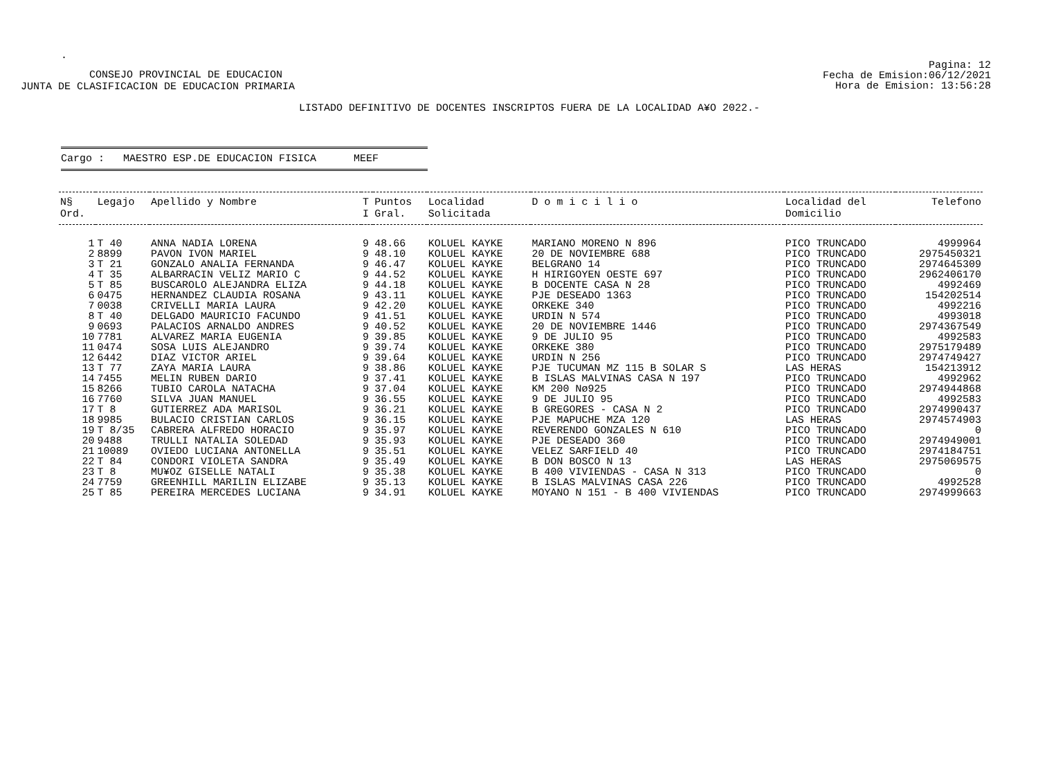.
CONSEJO PROVINCIAL DE EDUCACION
JUNTA DE CLASIFICACION DE EDUCACION PRIMARIA
Pagina: 12
Fecha de Emision:06/12/2021
Hora de Emision: 13:56:28
LISTADO DEFINITIVO DE DOCENTES INSCRIPTOS FUERA DE LA LOCALIDAD A¥O 2022.-
Cargo : MAESTRO ESP.DE EDUCACION FISICA MEEF
| N§ Ord. | Legajo | Apellido y Nombre | T I | Puntos Gral. | Localidad Solicitada | D o m i c i l i o | Localidad del Domicilio | Telefono |
| --- | --- | --- | --- | --- | --- | --- | --- | --- |
| 1 | T 40 | ANNA NADIA LORENA | 9 | 48.66 | KOLUEL KAYKE | MARIANO MORENO N 896 | PICO TRUNCADO | 4999964 |
| 2 | 8899 | PAVON IVON MARIEL | 9 | 48.10 | KOLUEL KAYKE | 20 DE NOVIEMBRE 688 | PICO TRUNCADO | 2975450321 |
| 3 | T 21 | GONZALO ANALIA FERNANDA | 9 | 46.47 | KOLUEL KAYKE | BELGRANO 14 | PICO TRUNCADO | 2974645309 |
| 4 | T 35 | ALBARRACIN VELIZ MARIO C | 9 | 44.52 | KOLUEL KAYKE | H HIRIGOYEN OESTE 697 | PICO TRUNCADO | 2962406170 |
| 5 | T 85 | BUSCAROLO ALEJANDRA ELIZA | 9 | 44.18 | KOLUEL KAYKE | B DOCENTE CASA N 28 | PICO TRUNCADO | 4992469 |
| 6 | 0475 | HERNANDEZ CLAUDIA ROSANA | 9 | 43.11 | KOLUEL KAYKE | PJE DESEADO 1363 | PICO TRUNCADO | 154202514 |
| 7 | 0038 | CRIVELLI MARIA LAURA | 9 | 42.20 | KOLUEL KAYKE | ORKEKE 340 | PICO TRUNCADO | 4992216 |
| 8 | T 40 | DELGADO MAURICIO FACUNDO | 9 | 41.51 | KOLUEL KAYKE | URDIN N 574 | PICO TRUNCADO | 4993018 |
| 9 | 0693 | PALACIOS ARNALDO ANDRES | 9 | 40.52 | KOLUEL KAYKE | 20 DE NOVIEMBRE 1446 | PICO TRUNCADO | 2974367549 |
| 10 | 7781 | ALVAREZ MARIA EUGENIA | 9 | 39.85 | KOLUEL KAYKE | 9 DE JULIO 95 | PICO TRUNCADO | 4992583 |
| 11 | 0474 | SOSA LUIS ALEJANDRO | 9 | 39.74 | KOLUEL KAYKE | ORKEKE 380 | PICO TRUNCADO | 2975179489 |
| 12 | 6442 | DIAZ VICTOR ARIEL | 9 | 39.64 | KOLUEL KAYKE | URDIN N 256 | PICO TRUNCADO | 2974749427 |
| 13 | T 77 | ZAYA MARIA LAURA | 9 | 38.86 | KOLUEL KAYKE | PJE TUCUMAN MZ 115 B SOLAR S | LAS HERAS | 154213912 |
| 14 | 7455 | MELIN RUBEN DARIO | 9 | 37.41 | KOLUEL KAYKE | B ISLAS MALVINAS CASA N 197 | PICO TRUNCADO | 4992962 |
| 15 | 8266 | TUBIO CAROLA NATACHA | 9 | 37.04 | KOLUEL KAYKE | KM 200 Nø925 | PICO TRUNCADO | 2974944868 |
| 16 | 7760 | SILVA JUAN MANUEL | 9 | 36.55 | KOLUEL KAYKE | 9 DE JULIO 95 | PICO TRUNCADO | 4992583 |
| 17 | T 8 | GUTIERREZ ADA MARISOL | 9 | 36.21 | KOLUEL KAYKE | B GREGORES - CASA N 2 | PICO TRUNCADO | 2974990437 |
| 18 | 9985 | BULACIO CRISTIAN CARLOS | 9 | 36.15 | KOLUEL KAYKE | PJE MAPUCHE MZA 120 | LAS HERAS | 2974574903 |
| 19 | T 8/35 | CABRERA ALFREDO HORACIO | 9 | 35.97 | KOLUEL KAYKE | REVERENDO GONZALES N 610 | PICO TRUNCADO | 0 |
| 20 | 9488 | TRULLI NATALIA SOLEDAD | 9 | 35.93 | KOLUEL KAYKE | PJE DESEADO 360 | PICO TRUNCADO | 2974949001 |
| 21 | 10089 | OVIEDO LUCIANA ANTONELLA | 9 | 35.51 | KOLUEL KAYKE | VELEZ SARFIELD 40 | PICO TRUNCADO | 2974184751 |
| 22 | T 84 | CONDORI VIOLETA SANDRA | 9 | 35.49 | KOLUEL KAYKE | B DON BOSCO N 13 | LAS HERAS | 2975069575 |
| 23 | T 8 | MU¥OZ GISELLE NATALI | 9 | 35.38 | KOLUEL KAYKE | B 400 VIVIENDAS - CASA N 313 | PICO TRUNCADO | 0 |
| 24 | 7759 | GREENHILL MARILIN ELIZABE | 9 | 35.13 | KOLUEL KAYKE | B ISLAS MALVINAS CASA 226 | PICO TRUNCADO | 4992528 |
| 25 | T 85 | PEREIRA MERCEDES LUCIANA | 9 | 34.91 | KOLUEL KAYKE | MOYANO N 151 - B 400 VIVIENDAS | PICO TRUNCADO | 2974999663 |